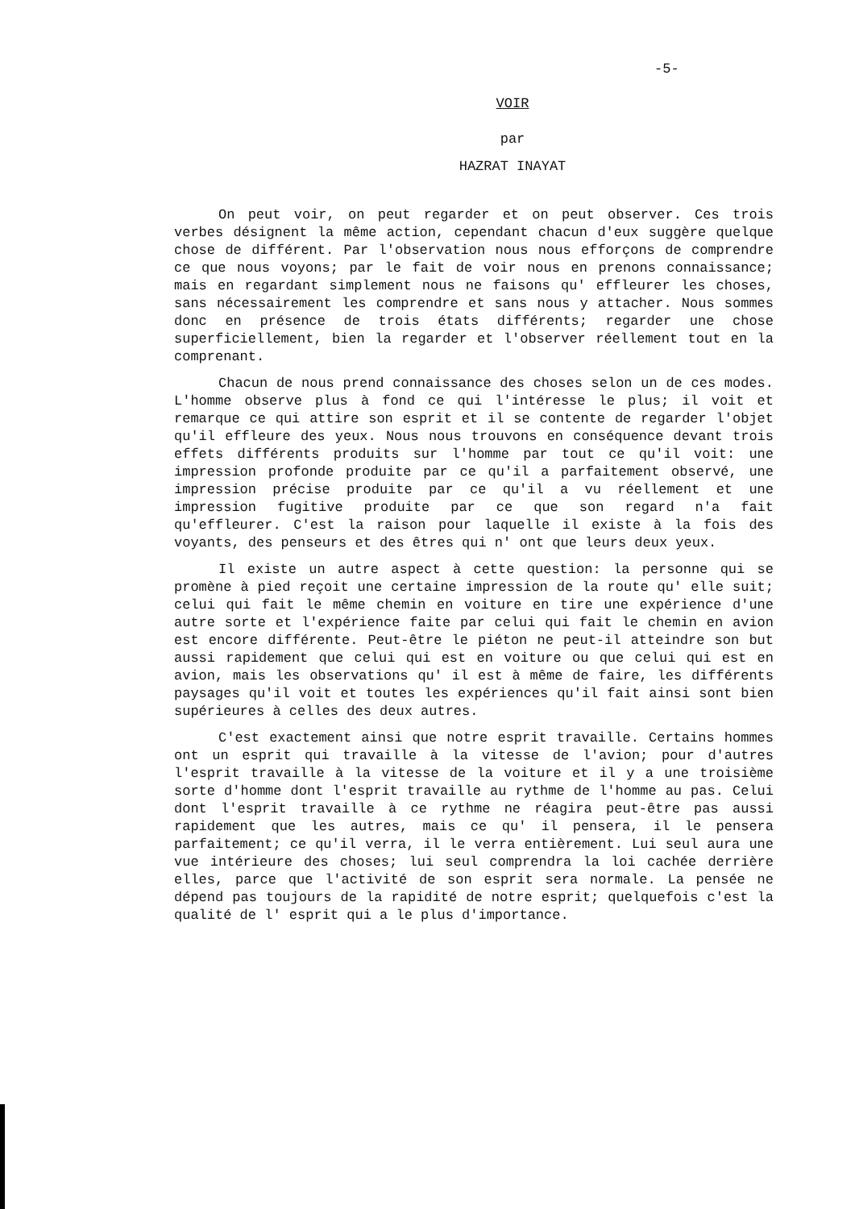-5-
VOIR
par
HAZRAT INAYAT
On peut voir, on peut regarder et on peut observer. Ces trois verbes désignent la même action, cependant chacun d'eux suggère quelque chose de différent. Par l'observation nous nous efforçons de comprendre ce que nous voyons; par le fait de voir nous en prenons connaissance; mais en regardant simplement nous ne faisons qu' effleurer les choses, sans nécessairement les comprendre et sans nous y attacher. Nous sommes donc en présence de trois états différents; regarder une chose superficiellement, bien la regarder et l'observer réellement tout en la comprenant.
Chacun de nous prend connaissance des choses selon un de ces modes. L'homme observe plus à fond ce qui l'intéresse le plus; il voit et remarque ce qui attire son esprit et il se contente de regarder l'objet qu'il effleure des yeux. Nous nous trouvons en conséquence devant trois effets différents produits sur l'homme par tout ce qu'il voit: une impression profonde produite par ce qu'il a parfaitement observé, une impression précise produite par ce qu'il a vu réellement et une impression fugitive produite par ce que son regard n'a fait qu'effleurer. C'est la raison pour laquelle il existe à la fois des voyants, des penseurs et des êtres qui n' ont que leurs deux yeux.
Il existe un autre aspect à cette question: la personne qui se promène à pied reçoit une certaine impression de la route qu' elle suit; celui qui fait le même chemin en voiture en tire une expérience d'une autre sorte et l'expérience faite par celui qui fait le chemin en avion est encore différente. Peut-être le piéton ne peut-il atteindre son but aussi rapidement que celui qui est en voiture ou que celui qui est en avion, mais les observations qu' il est à même de faire, les différents paysages qu'il voit et toutes les expériences qu'il fait ainsi sont bien supérieures à celles des deux autres.
C'est exactement ainsi que notre esprit travaille. Certains hommes ont un esprit qui travaille à la vitesse de l'avion; pour d'autres l'esprit travaille à la vitesse de la voiture et il y a une troisième sorte d'homme dont l'esprit travaille au rythme de l'homme au pas. Celui dont l'esprit travaille à ce rythme ne réagira peut-être pas aussi rapidement que les autres, mais ce qu' il pensera, il le pensera parfaitement; ce qu'il verra, il le verra entièrement. Lui seul aura une vue intérieure des choses; lui seul comprendra la loi cachée derrière elles, parce que l'activité de son esprit sera normale. La pensée ne dépend pas toujours de la rapidité de notre esprit; quelquefois c'est la qualité de l' esprit qui a le plus d'importance.